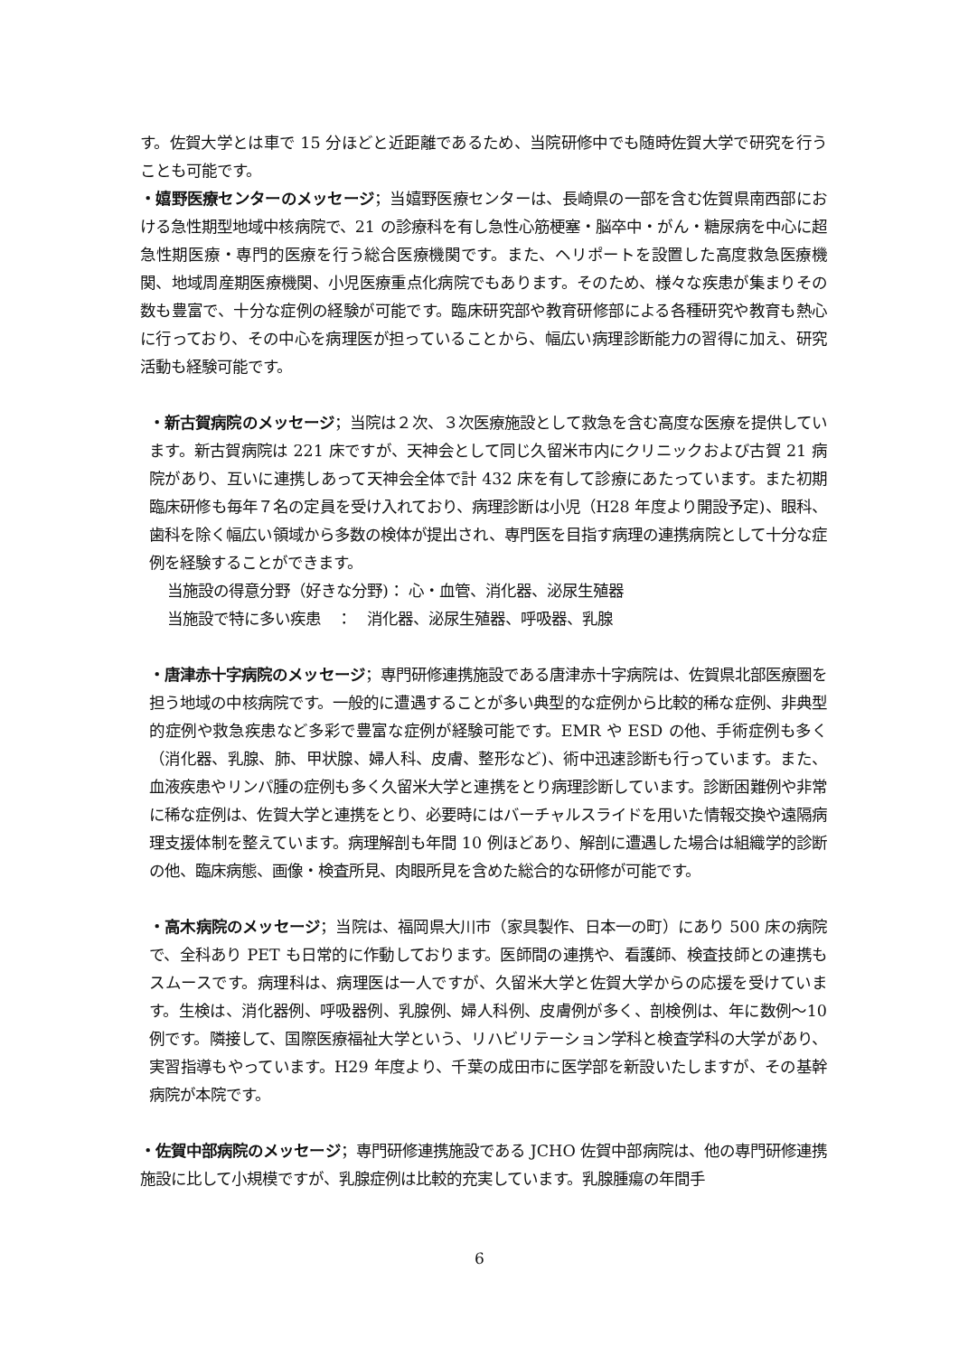す。佐賀大学とは車で 15 分ほどと近距離であるため、当院研修中でも随時佐賀大学で研究を行うことも可能です。
・嬉野医療センターのメッセージ；当嬉野医療センターは、長崎県の一部を含む佐賀県南西部における急性期型地域中核病院で、21 の診療科を有し急性心筋梗塞・脳卒中・がん・糖尿病を中心に超急性期医療・専門的医療を行う総合医療機関です。また、ヘリポートを設置した高度救急医療機関、地域周産期医療機関、小児医療重点化病院でもあります。そのため、様々な疾患が集まりその数も豊富で、十分な症例の経験が可能です。臨床研究部や教育研修部による各種研究や教育も熱心に行っており、その中心を病理医が担っていることから、幅広い病理診断能力の習得に加え、研究活動も経験可能です。
・新古賀病院のメッセージ；当院は２次、３次医療施設として救急を含む高度な医療を提供しています。新古賀病院は 221 床ですが、天神会として同じ久留米市内にクリニックおよび古賀 21 病院があり、互いに連携しあって天神会全体で計 432 床を有して診療にあたっています。また初期臨床研修も毎年７名の定員を受け入れており、病理診断は小児（H28 年度より開設予定)、眼科、歯科を除く幅広い領域から多数の検体が提出され、専門医を目指す病理の連携病院として十分な症例を経験することができます。
当施設の得意分野（好きな分野)： 心・血管、消化器、泌尿生殖器
当施設で特に多い疾患　：　消化器、泌尿生殖器、呼吸器、乳腺
・唐津赤十字病院のメッセージ；専門研修連携施設である唐津赤十字病院は、佐賀県北部医療圏を担う地域の中核病院です。一般的に遭遇することが多い典型的な症例から比較的稀な症例、非典型的症例や救急疾患など多彩で豊富な症例が経験可能です。EMR や ESD の他、手術症例も多く（消化器、乳腺、肺、甲状腺、婦人科、皮膚、整形など)、術中迅速診断も行っています。また、血液疾患やリンパ腫の症例も多く久留米大学と連携をとり病理診断しています。診断困難例や非常に稀な症例は、佐賀大学と連携をとり、必要時にはバーチャルスライドを用いた情報交換や遠隔病理支援体制を整えています。病理解剖も年間 10 例ほどあり、解剖に遭遇した場合は組織学的診断の他、臨床病態、画像・検査所見、肉眼所見を含めた総合的な研修が可能です。
・高木病院のメッセージ；当院は、福岡県大川市（家具製作、日本一の町）にあり 500 床の病院で、全科あり PET も日常的に作動しております。医師間の連携や、看護師、検査技師との連携もスムースです。病理科は、病理医は一人ですが、久留米大学と佐賀大学からの応援を受けています。生検は、消化器例、呼吸器例、乳腺例、婦人科例、皮膚例が多く、剖検例は、年に数例～10 例です。隣接して、国際医療福祉大学という、リハビリテーション学科と検査学科の大学があり、実習指導もやっています。H29 年度より、千葉の成田市に医学部を新設いたしますが、その基幹病院が本院です。
・佐賀中部病院のメッセージ；専門研修連携施設である JCHO 佐賀中部病院は、他の専門研修連携施設に比して小規模ですが、乳腺症例は比較的充実しています。乳腺腫瘍の年間手
6